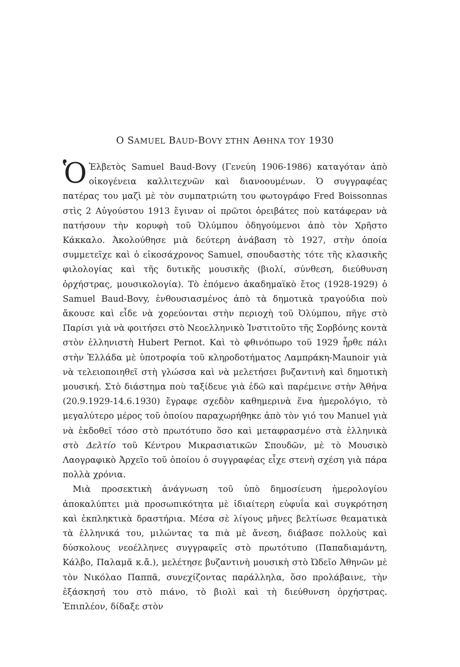Ο SAMUEL BAUD-BOVY ΣΤΗΝ AΘΗΝΑ ΤΟΥ 1930
ὉἙλβετὸς Samuel Baud-Bovy (Γενεύη 1906-1986) καταγόταν ἀπὸ οἰκογένεια καλλιτεχνῶν καὶ διανοουμένων. Ὁ συγγραφέας πατέρας του μαζὶ μὲ τὸν συμπατριώτη του φωτογράφο Fred Boissonnas στὶς 2 Αὐγούστου 1913 ἔγιναν οἱ πρῶτοι ὀρειβάτες ποὺ κατάφεραν νὰ πατήσουν τὴν κορυφὴ τοῦ Ὀλύμπου ὁδηγούμενοι ἀπὸ τὸν Χρῆστο Κάκκαλο. Ἀκολούθησε μιὰ δεύτερη ἀνάβαση τὸ 1927, στὴν ὁποία συμμετεῖχε καὶ ὁ εἰκοσάχρονος Samuel, σπουδαστὴς τότε τῆς κλασικῆς φιλολογίας καὶ τῆς δυτικῆς μουσικῆς (βιολί, σύνθεση, διεύθυνση ὀρχήστρας, μουσικολογία). Τὸ ἐπόμενο ἀκαδημαϊκὸ ἔτος (1928-1929) ὁ Samuel Baud-Bovy, ἐνθουσιασμένος ἀπὸ τὰ δημοτικὰ τραγούδια ποὺ ἄκουσε καὶ εἶδε νὰ χορεύονται στὴν περιοχὴ τοῦ Ὀλύμπου, πῆγε στὸ Παρίσι γιὰ νὰ φοιτήσει στὸ Νεοελληνικὸ Ἰνστιτοῦτο τῆς Σορβόνης κοντὰ στὸν ἑλληνιστὴ Hubert Pernot. Καὶ τὸ φθινόπωρο τοῦ 1929 ἦρθε πάλι στὴν Ἑλλάδα μὲ ὑποτροφία τοῦ κληροδοτήματος Λαμπράκη-Maunoir γιὰ νὰ τελειοποιηθεῖ στὴ γλώσσα καὶ νὰ μελετήσει βυζαντινὴ καὶ δημοτικὴ μουσική. Στὸ διάστημα ποὺ ταξίδευε γιὰ ἐδῶ καὶ παρέμεινε στὴν Ἀθήνα (20.9.1929-14.6.1930) ἔγραφε σχεδὸν καθημερινὰ ἕνα ἡμερολόγιο, τὸ μεγαλύτερο μέρος τοῦ ὁποίου παραχωρήθηκε ἀπὸ τὸν γιό του Manuel γιὰ νὰ ἐκδοθεῖ τόσο στὸ πρωτότυπο ὅσο καὶ μεταφρασμένο στὰ ἑλληνικὰ στὸ Δελτίο τοῦ Κέντρου Μικρασιατικῶν Σπουδῶν, μὲ τὸ Μουσικὸ Λαογραφικὸ Ἀρχεῖο τοῦ ὁποίου ὁ συγγραφέας εἶχε στενὴ σχέση γιὰ πάρα πολλὰ χρόνια.
Μιὰ προσεκτικὴ ἀνάγνωση τοῦ ὑπὸ δημοσίευση ἡμερολογίου ἀποκαλύπτει μιὰ προσωπικότητα μὲ ἰδιαίτερη εὐφυΐα καὶ συγκρότηση καὶ ἐκπληκτικὰ δραστήρια. Μέσα σὲ λίγους μῆνες βελτίωσε θεαματικὰ τὰ ἑλληνικά του, μιλώντας τα πιὰ μὲ ἄνεση, διάβασε πολλοὺς καὶ δύσκολους νεοέλληνες συγγραφεῖς στὸ πρωτότυπο (Παπαδιαμάντη, Κάλβο, Παλαμᾶ κ.ἄ.), μελέτησε βυζαντινὴ μουσικὴ στὸ Ὠδεῖο Ἀθηνῶν μὲ τὸν Νικόλαο Παππᾶ, συνεχίζοντας παράλληλα, ὅσο προλάβαινε, τὴν ἐξάσκησή του στὸ πιάνο, τὸ βιολὶ καὶ τὴ διεύθυνση ὀρχήστρας. Ἐπιπλέον, δίδαξε στὸν